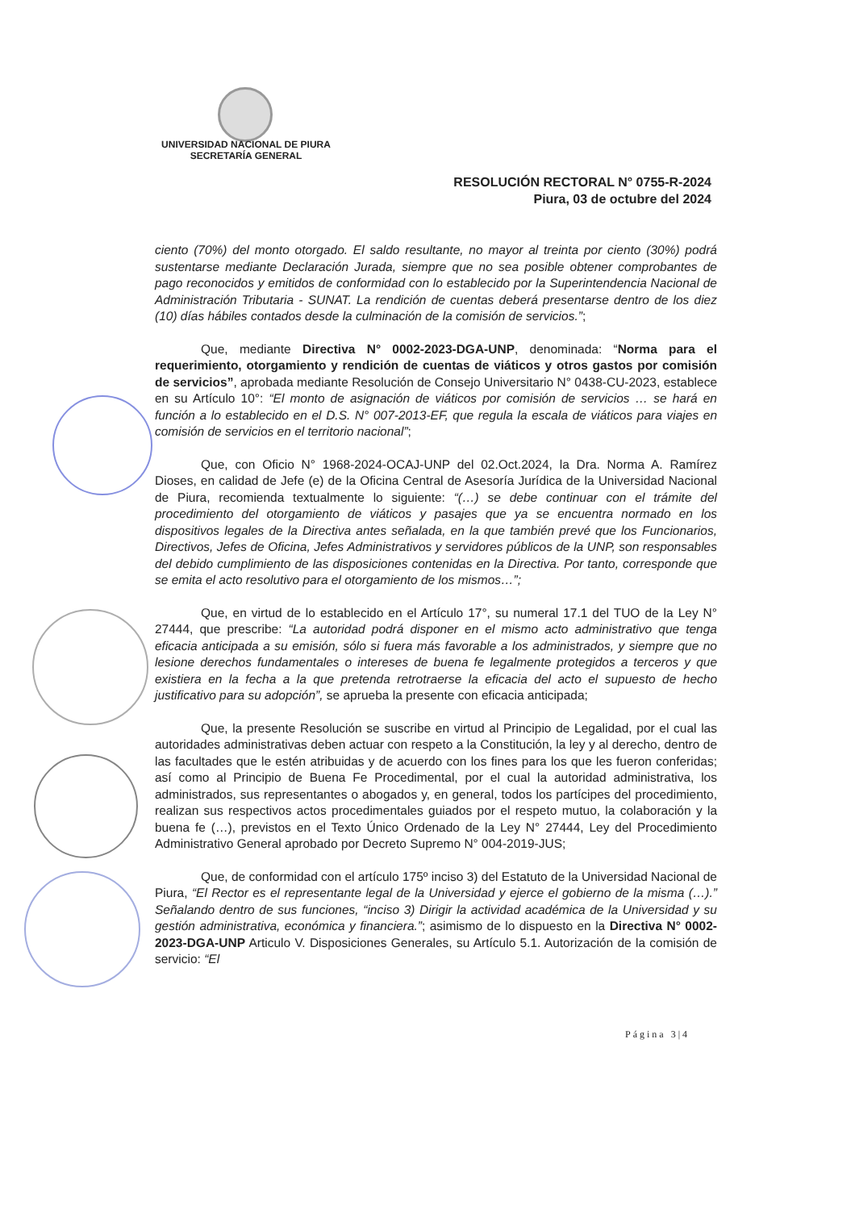UNIVERSIDAD NACIONAL DE PIURA
SECRETARÍA GENERAL
RESOLUCIÓN RECTORAL N° 0755-R-2024
Piura, 03 de octubre del 2024
ciento (70%) del monto otorgado. El saldo resultante, no mayor al treinta por ciento (30%) podrá sustentarse mediante Declaración Jurada, siempre que no sea posible obtener comprobantes de pago reconocidos y emitidos de conformidad con lo establecido por la Superintendencia Nacional de Administración Tributaria - SUNAT. La rendición de cuentas deberá presentarse dentro de los diez (10) días hábiles contados desde la culminación de la comisión de servicios.”;
Que, mediante Directiva N° 0002-2023-DGA-UNP, denominada: “Norma para el requerimiento, otorgamiento y rendición de cuentas de viáticos y otros gastos por comisión de servicios”, aprobada mediante Resolución de Consejo Universitario N° 0438-CU-2023, establece en su Artículo 10°: “El monto de asignación de viáticos por comisión de servicios … se hará en función a lo establecido en el D.S. N° 007-2013-EF, que regula la escala de viáticos para viajes en comisión de servicios en el territorio nacional”;
Que, con Oficio N° 1968-2024-OCAJ-UNP del 02.Oct.2024, la Dra. Norma A. Ramírez Dioses, en calidad de Jefe (e) de la Oficina Central de Asesoría Jurídica de la Universidad Nacional de Piura, recomienda textualmente lo siguiente: “(…) se debe continuar con el trámite del procedimiento del otorgamiento de viáticos y pasajes que ya se encuentra normado en los dispositivos legales de la Directiva antes señalada, en la que también prevé que los Funcionarios, Directivos, Jefes de Oficina, Jefes Administrativos y servidores públicos de la UNP, son responsables del debido cumplimiento de las disposiciones contenidas en la Directiva. Por tanto, corresponde que se emita el acto resolutivo para el otorgamiento de los mismos…”;
Que, en virtud de lo establecido en el Artículo 17°, su numeral 17.1 del TUO de la Ley N° 27444, que prescribe: “La autoridad podrá disponer en el mismo acto administrativo que tenga eficacia anticipada a su emisión, sólo si fuera más favorable a los administrados, y siempre que no lesione derechos fundamentales o intereses de buena fe legalmente protegidos a terceros y que existiera en la fecha a la que pretenda retrotraerse la eficacia del acto el supuesto de hecho justificativo para su adopción”, se aprueba la presente con eficacia anticipada;
Que, la presente Resolución se suscribe en virtud al Principio de Legalidad, por el cual las autoridades administrativas deben actuar con respeto a la Constitución, la ley y al derecho, dentro de las facultades que le estén atribuidas y de acuerdo con los fines para los que les fueron conferidas; así como al Principio de Buena Fe Procedimental, por el cual la autoridad administrativa, los administrados, sus representantes o abogados y, en general, todos los partícipes del procedimiento, realizan sus respectivos actos procedimentales guiados por el respeto mutuo, la colaboración y la buena fe (…), previstos en el Texto Único Ordenado de la Ley N° 27444, Ley del Procedimiento Administrativo General aprobado por Decreto Supremo N° 004-2019-JUS;
Que, de conformidad con el artículo 175º inciso 3) del Estatuto de la Universidad Nacional de Piura, “El Rector es el representante legal de la Universidad y ejerce el gobierno de la misma (…).” Señalando dentro de sus funciones, “inciso 3) Dirigir la actividad académica de la Universidad y su gestión administrativa, económica y financiera.”; asimismo de lo dispuesto en la Directiva N° 0002-2023-DGA-UNP Articulo V. Disposiciones Generales, su Artículo 5.1. Autorización de la comisión de servicio: “El
Página 3|4